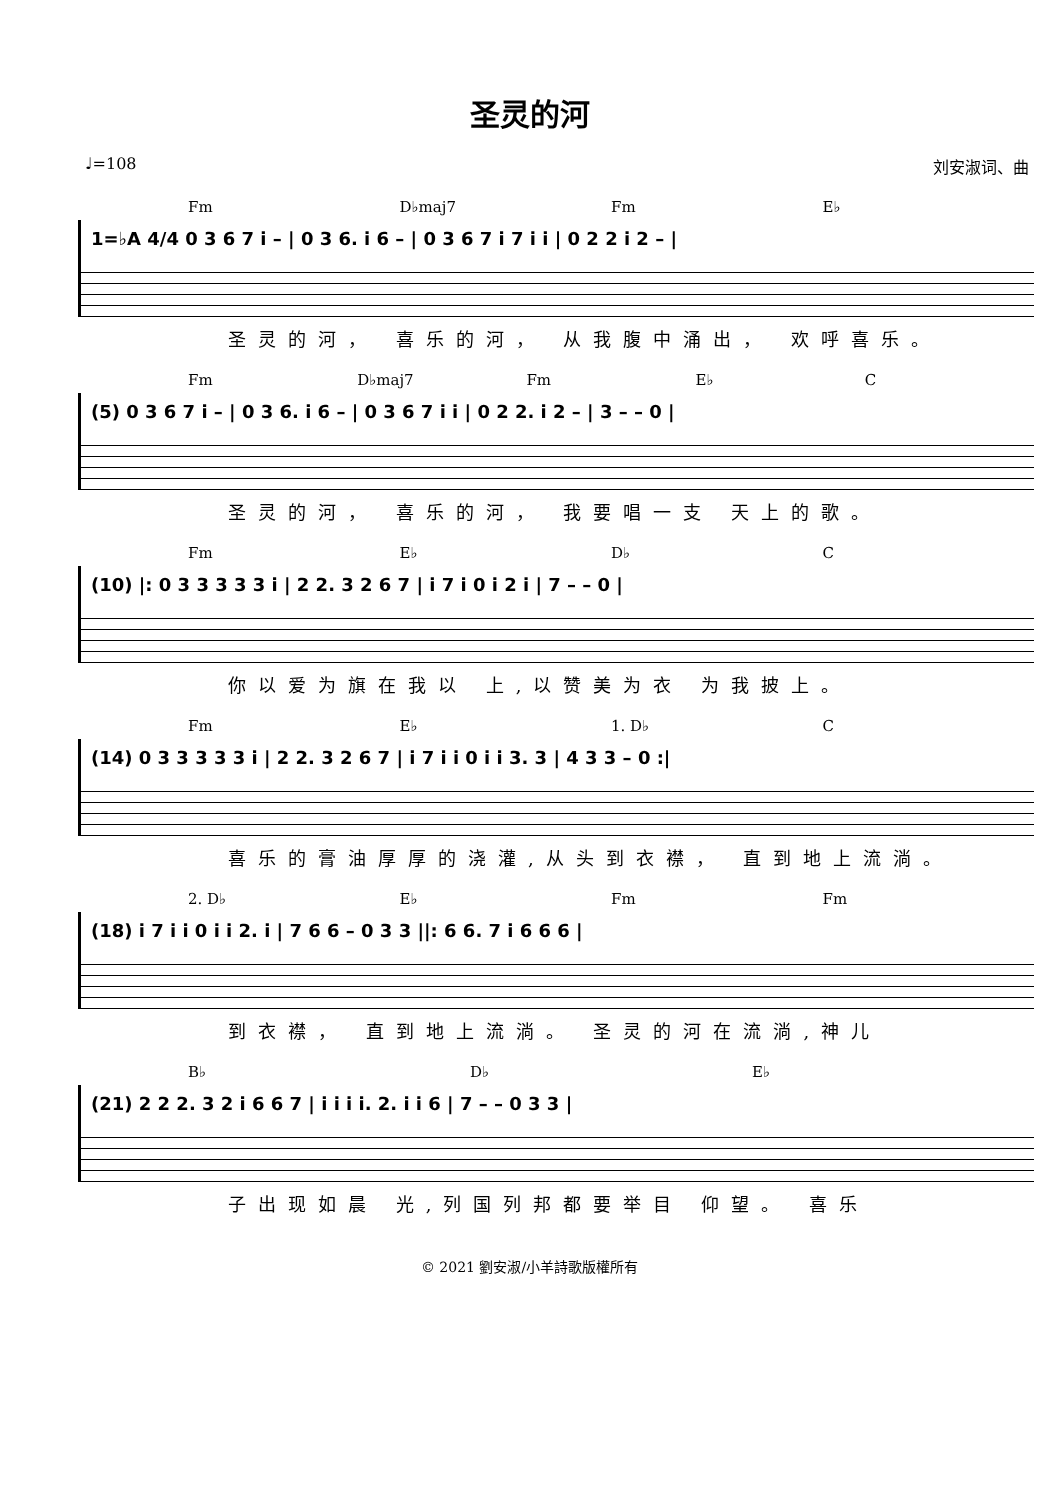圣灵的河
♩=108 刘安淑词、曲
Fm D♭maj7 Fm E♭
1=♭A 4/4 0 3 6 7 i – | 0 3 6. i 6 – | 0 3 6 7 i 7 i i | 0 2 2 i 2 – |
圣灵的河， 喜乐的河， 从我腹中涌出， 欢呼喜乐。
Fm D♭maj7 Fm E♭ C
(5) 0 3 6 7 i – | 0 3 6. i 6 – | 0 3 6 7 i i | 0 2 2. i 2 – | 3 – – 0 |
圣灵的河， 喜乐的河， 我要唱一支 天上的歌。
Fm E♭ D♭ C
(10) |: 0 3 3 3 3 3 i | 2 2. 3 2 6 7 | i 7 i 0 i 2 i | 7 – – 0 |
你以爱为旗在我以 上,以赞美为衣 为我披上。
Fm E♭ 1. D♭ C
(14) 0 3 3 3 3 3 i | 2 2. 3 2 6 7 | i 7 i i 0 i i 3. 3 | 4 3 3 – 0 :|
喜乐的膏油厚厚的浇灌,从头到衣襟， 直到地上流淌。
2. D♭ E♭ Fm Fm
(18) i 7 i i 0 i i 2. i | 7 6 6 – 0 3 3 ||: 6 6. 7 i 6 6 6 |
到衣襟， 直到地上流淌。 圣灵的河在流淌,神儿
B♭ D♭ E♭
(21) 2 2 2. 3 2 i 6 6 7 | i i i i. 2. i i 6 | 7 – – 0 3 3 |
子出现如晨 光,列国列邦都要举目 仰望。 喜乐
© 2021 劉安淑/小羊詩歌版權所有